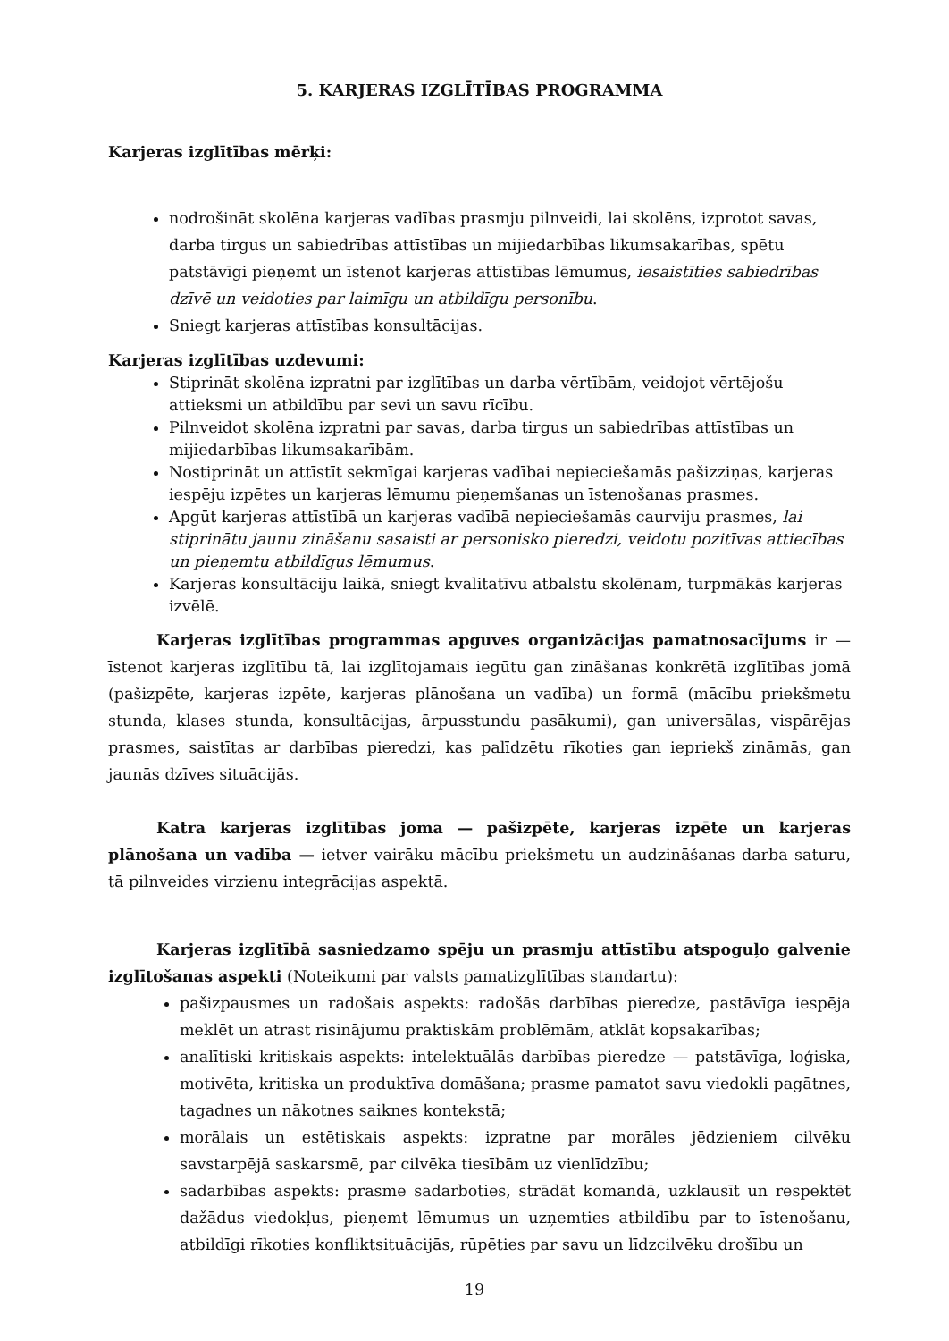5. KARJERAS IZGLĪTĪBAS PROGRAMMA
Karjeras izglītības mērķi:
nodrošināt skolēna karjeras vadības prasmju pilnveidi, lai skolēns, izprotot savas, darba tirgus un sabiedrības attīstības un mijiedarbības likumsakarības, spētu patstāvīgi pieņemt un īstenot karjeras attīstības lēmumus, iesaistīties sabiedrības dzīvē un veidoties par laimīgu un atbildīgu personību.
Sniegt karjeras attīstības konsultācijas.
Karjeras izglītības uzdevumi:
Stiprināt skolēna izpratni par izglītības un darba vērtībām, veidojot vērtējošu attieksmi un atbildību par sevi un savu rīcību.
Pilnveidot skolēna izpratni par savas, darba tirgus un sabiedrības attīstības un mijiedarbības likumsakarībām.
Nostiprināt un attīstīt sekmīgai karjeras vadībai nepieciešamās pašizziņas, karjeras iespēju izpētes un karjeras lēmumu pieņemšanas un īstenošanas prasmes.
Apgūt karjeras attīstībā un karjeras vadībā nepieciešamās caurviju prasmes, lai stiprinātu jaunu zināšanu sasaisti ar personisko pieredzi, veidotu pozitīvas attiecības un pieņemtu atbildīgus lēmumus.
Karjeras konsultāciju laikā, sniegt kvalitatīvu atbalstu skolēnam, turpmākās karjeras izvēlē.
Karjeras izglītības programmas apguves organizācijas pamatnosacījums ir — īstenot karjeras izglītību tā, lai izglītojamais iegūtu gan zināšanas konkrētā izglītības jomā (pašizpēte, karjeras izpēte, karjeras plānošana un vadība) un formā (mācību priekšmetu stunda, klases stunda, konsultācijas, ārpusstundu pasākumi), gan universālas, vispārējas prasmes, saistītas ar darbības pieredzi, kas palīdzētu rīkoties gan iepriekš zināmās, gan jaunās dzīves situācijās.
Katra karjeras izglītības joma — pašizpēte, karjeras izpēte un karjeras plānošana un vadība — ietver vairāku mācību priekšmetu un audzināšanas darba saturu, tā pilnveides virzienu integrācijas aspektā.
Karjeras izglītībā sasniedzamo spēju un prasmju attīstību atspoguļo galvenie izglītošanas aspekti (Noteikumi par valsts pamatizglītības standartu):
pašizpausmes un radošais aspekts: radošās darbības pieredze, pastāvīga iespēja meklēt un atrast risinājumu praktiskām problēmām, atklāt kopsakarības;
analītiski kritiskais aspekts: intelektuālās darbības pieredze — patstāvīga, loģiska, motivēta, kritiska un produktīva domāšana; prasme pamatot savu viedokli pagātnes, tagadnes un nākotnes saiknes kontekstā;
morālais un estētiskais aspekts: izpratne par morāles jēdzieniem cilvēku savstarpējā saskarsmē, par cilvēka tiesībām uz vienlīdzību;
sadarbības aspekts: prasme sadarboties, strādāt komandā, uzklausīt un respektēt dažādus viedokļus, pieņemt lēmumus un uzņemties atbildību par to īstenošanu, atbildīgi rīkoties konfliktsituācijās, rūpēties par savu un līdzcilvēku drošību un
19